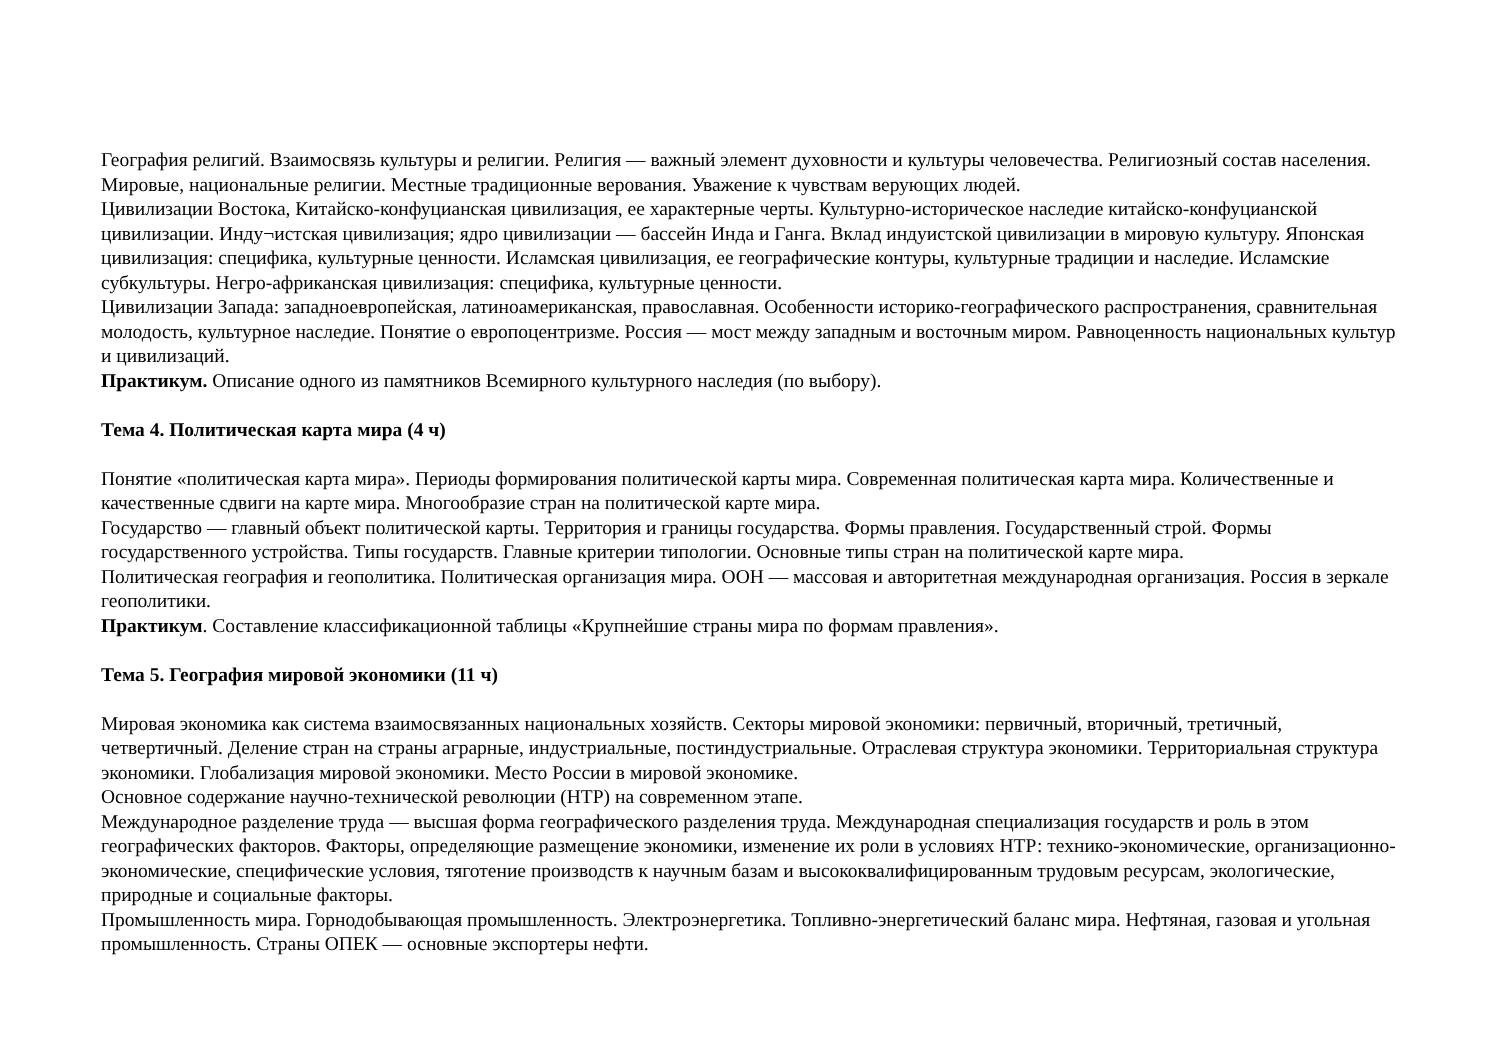География религий. Взаимосвязь культуры и религии. Религия — важный элемент духовности и культуры человечества. Религиозный состав населения. Мировые, национальные религии. Местные традиционные верования. Уважение к чувствам верующих людей.
Цивилизации Востока, Китайско-конфуцианская цивилизация, ее характерные черты. Культурно-историческое наследие китайско-конфуцианской цивилизации. Инду¬истская цивилизация; ядро цивилизации — бассейн Инда и Ганга. Вклад индуистской цивилизации в мировую культуру. Японская цивилизация: специфика, культурные ценности. Исламская цивилизация, ее географические контуры, культурные традиции и наследие. Исламские субкультуры. Негро-африканская цивилизация: специфика, культурные ценности.
Цивилизации Запада: западноевропейская, латиноамериканская, православная. Особенности историко-географического распространения, сравнительная молодость, культурное наследие. Понятие о европоцентризме. Россия — мост между западным и восточным миром. Равноценность национальных культур и цивилизаций.
Практикум. Описание одного из памятников Всемирного культурного наследия (по выбору).
Тема 4. Политическая карта мира (4 ч)
Понятие «политическая карта мира». Периоды формирования политической карты мира. Современная политическая карта мира. Количественные и качественные сдвиги на карте мира. Многообразие стран на политической карте мира.
Государство — главный объект политической карты. Территория и границы государства. Формы правления. Государственный строй. Формы государственного устройства. Типы государств. Главные критерии типологии. Основные типы стран на политической карте мира.
Политическая география и геополитика. Политическая организация мира. ООН — массовая и авторитетная международная организация. Россия в зеркале геополитики.
Практикум. Составление классификационной таблицы «Крупнейшие страны мира по формам правления».
Тема 5. География мировой экономики (11 ч)
Мировая экономика как система взаимосвязанных национальных хозяйств. Секторы мировой экономики: первичный, вторичный, третичный, четвертичный. Деление стран на страны аграрные, индустриальные, постиндустриальные. Отраслевая структура экономики. Территориальная структура экономики. Глобализация мировой экономики. Место России в мировой экономике.
Основное содержание научно-технической революции (НТР) на современном этапе.
Международное разделение труда — высшая форма географического разделения труда. Международная специализация государств и роль в этом географических факторов. Факторы, определяющие размещение экономики, изменение их роли в условиях НТР: технико-экономические, организационно-экономические, специфические условия, тяготение производств к научным базам и высококвалифицированным трудовым ресурсам, экологические, природные и социальные факторы.
Промышленность мира. Горнодобывающая промышленность. Электроэнергетика. Топливно-энергетический баланс мира. Нефтяная, газовая и угольная промышленность. Страны ОПЕК — основные экспортеры нефти.